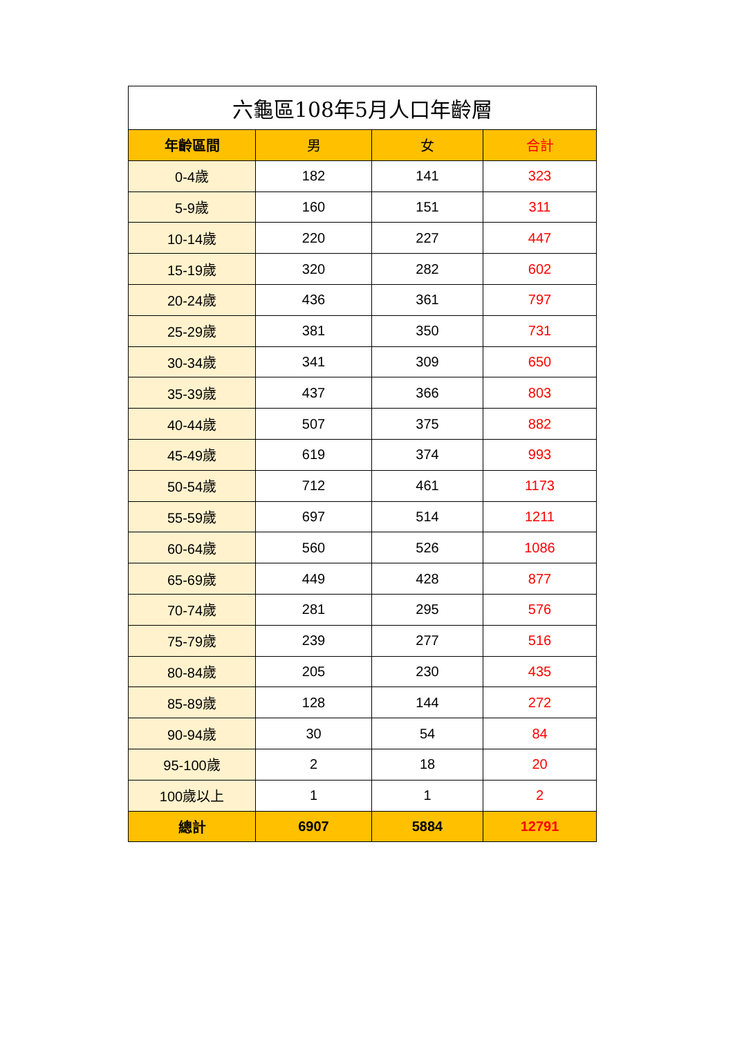| 六龜區108年5月人口年齡層 | | | |
| --- | --- | --- | --- |
| 年齡區間 | 男 | 女 | 合計 |
| 0-4歲 | 182 | 141 | 323 |
| 5-9歲 | 160 | 151 | 311 |
| 10-14歲 | 220 | 227 | 447 |
| 15-19歲 | 320 | 282 | 602 |
| 20-24歲 | 436 | 361 | 797 |
| 25-29歲 | 381 | 350 | 731 |
| 30-34歲 | 341 | 309 | 650 |
| 35-39歲 | 437 | 366 | 803 |
| 40-44歲 | 507 | 375 | 882 |
| 45-49歲 | 619 | 374 | 993 |
| 50-54歲 | 712 | 461 | 1173 |
| 55-59歲 | 697 | 514 | 1211 |
| 60-64歲 | 560 | 526 | 1086 |
| 65-69歲 | 449 | 428 | 877 |
| 70-74歲 | 281 | 295 | 576 |
| 75-79歲 | 239 | 277 | 516 |
| 80-84歲 | 205 | 230 | 435 |
| 85-89歲 | 128 | 144 | 272 |
| 90-94歲 | 30 | 54 | 84 |
| 95-100歲 | 2 | 18 | 20 |
| 100歲以上 | 1 | 1 | 2 |
| 總計 | 6907 | 5884 | 12791 |